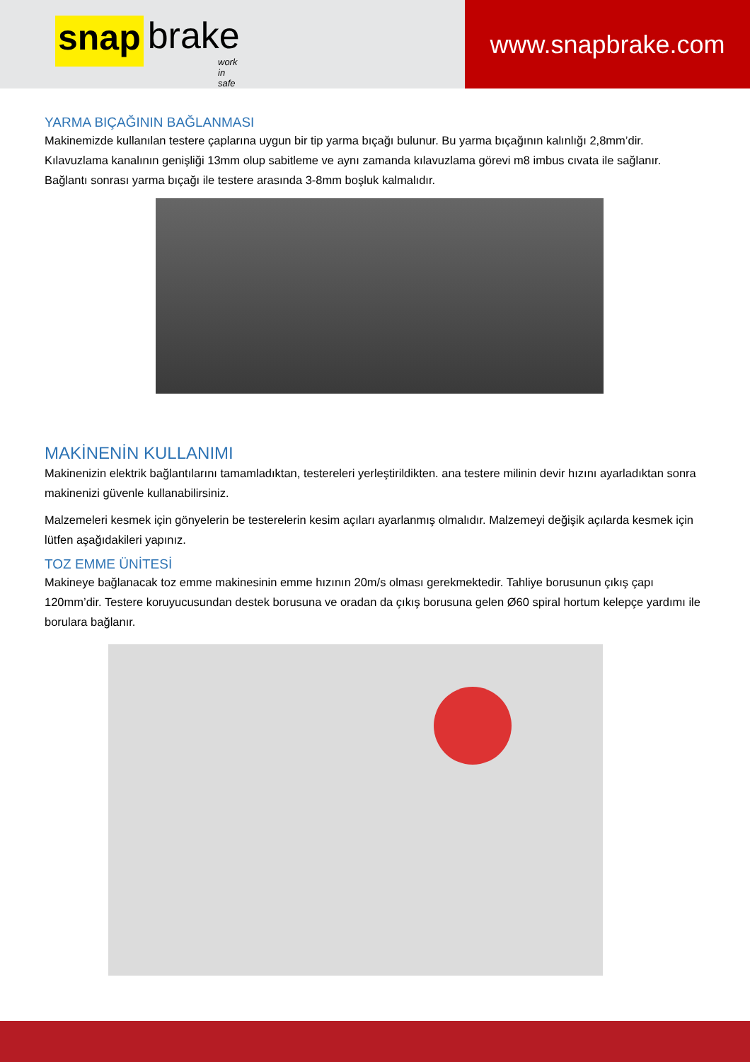snap brake
work in safe
www.snapbrake.com
YARMA BIÇAĞININ BAĞLANMASI
Makinemizde kullanılan testere çaplarına uygun bir tip yarma bıçağı bulunur. Bu yarma bıçağının kalınlığı 2,8mm’dir. Kılavuzlama kanalının genişliği 13mm olup sabitleme ve aynı zamanda kılavuzlama görevi m8 imbus cıvata ile sağlanır. Bağlantı sonrası yarma bıçağı ile testere arasında 3-8mm boşluk kalmalıdır.
MAKİNENİN KULLANIMI
Makinenizin elektrik bağlantılarını tamamladıktan, testereleri yerleştirildikten. ana testere milinin devir hızını ayarladıktan sonra makinenizi güvenle kullanabilirsiniz.
Malzemeleri kesmek için gönyelerin be testerelerin kesim açıları ayarlanmış olmalıdır. Malzemeyi değişik açılarda kesmek için lütfen aşağıdakileri yapınız.
TOZ EMME ÜNİTESİ
Makineye bağlanacak toz emme makinesinin emme hızının 20m/s olması gerekmektedir. Tahliye borusunun çıkış çapı 120mm’dir. Testere koruyucusundan destek borusuna ve oradan da çıkış borusuna gelen Ø60 spiral hortum kelepçe yardımı ile borulara bağlanır.